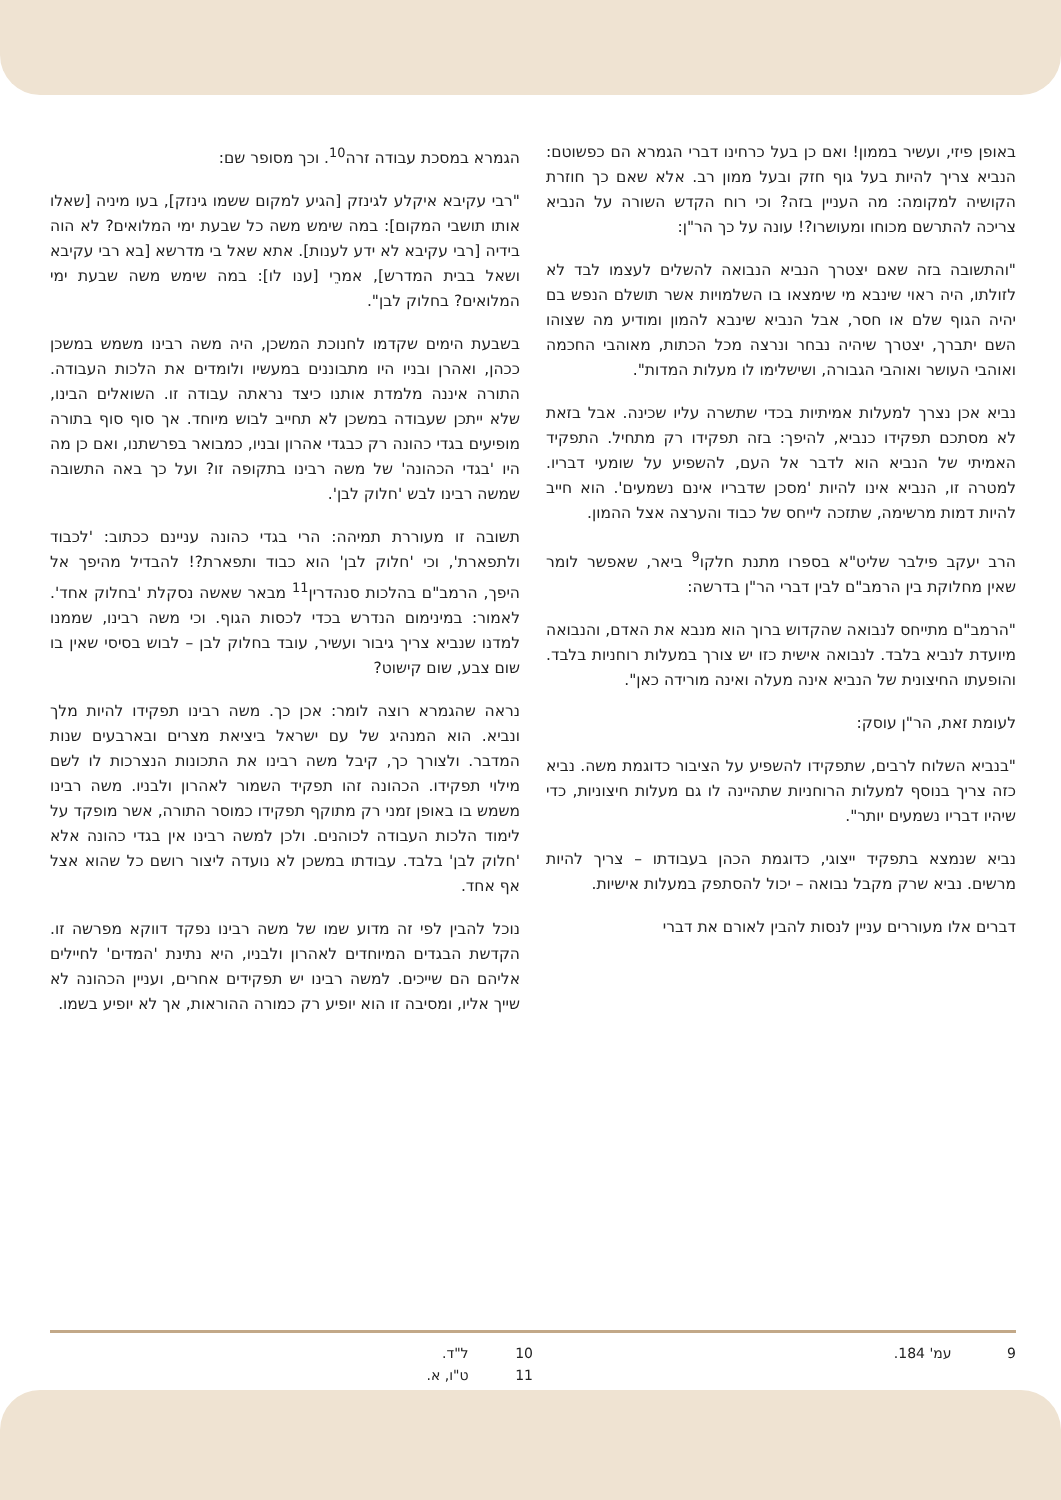באופן פיזי, ועשיר בממון! ואם כן בעל כרחינו דברי הגמרא הם כפשוטם: הנביא צריך להיות בעל גוף חזק ובעל ממון רב. אלא שאם כך חוזרת הקושיה למקומה: מה העניין בזה? וכי רוח הקדש השורה על הנביא צריכה להתרשם מכוחו ומעושרו?! עונה על כך הר"ן:
"והתשובה בזה שאם יצטרך הנביא הנבואה להשלים לעצמו לבד לא לזולתו, היה ראוי שינבא מי שימצאו בו השלמויות אשר תושלם הנפש בם יהיה הגוף שלם או חסר, אבל הנביא שינבא להמון ומודיע מה שצוהו השם יתברך, יצטרך שיהיה נבחר ונרצה מכל הכתות, מאוהבי החכמה ואוהבי העושר ואוהבי הגבורה, ושישלימו לו מעלות המדות".
נביא אכן נצרך למעלות אמיתיות בכדי שתשרה עליו שכינה. אבל בזאת לא מסתכם תפקידו כנביא, להיפך: בזה תפקידו רק מתחיל. התפקיד האמיתי של הנביא הוא לדבר אל העם, להשפיע על שומעי דבריו. למטרה זו, הנביא אינו להיות 'מסכן שדבריו אינם נשמעים'. הוא חייב להיות דמות מרשימה, שתזכה לייחס של כבוד והערצה אצל ההמון.
הרב יעקב פילבר שליט"א בספרו מתנת חלקו<sup>9</sup> ביאר, שאפשר לומר שאין מחלוקת בין הרמב"ם לבין דברי הר"ן בדרשה:
"הרמב"ם מתייחס לנבואה שהקדוש ברוך הוא מנבא את האדם, והנבואה מיועדת לנביא בלבד. לנבואה אישית כזו יש צורך במעלות רוחניות בלבד. והופעתו החיצונית של הנביא אינה מעלה ואינה מורידה כאן".
לעומת זאת, הר"ן עוסק:
"בנביא השלוח לרבים, שתפקידו להשפיע על הציבור כדוגמת משה. נביא כזה צריך בנוסף למעלות הרוחניות שתהיינה לו גם מעלות חיצוניות, כדי שיהיו דבריו נשמעים יותר".
נביא שנמצא בתפקיד ייצוגי, כדוגמת הכהן בעבודתו – צריך להיות מרשים. נביא שרק מקבל נבואה – יכול להסתפק במעלות אישיות.
דברים אלו מעוררים עניין לנסות להבין לאורם את דברי
הגמרא במסכת עבודה זרה<sup>10</sup>. וכך מסופר שם:
"רבי עקיבא איקלע לגינזק [הגיע למקום ששמו גינזק], בעו מיניה [שאלו אותו תושבי המקום]: במה שימש משה כל שבעת ימי המלואים? לא הוה בידיה [רבי עקיבא לא ידע לענות]. אתא שאל בי מדרשא [בא רבי עקיבא ושאל בבית המדרש], אמרֵי [ענו לו]: במה שימש משה שבעת ימי המלואים? בחלוק לבן".
בשבעת הימים שקדמו לחנוכת המשכן, היה משה רבינו משמש במשכן ככהן, ואהרן ובניו היו מתבוננים במעשיו ולומדים את הלכות העבודה. התורה איננה מלמדת אותנו כיצד נראתה עבודה זו. השואלים הבינו, שלא ייתכן שעבודה במשכן לא תחייב לבוש מיוחד. אך סוף סוף בתורה מופיעים בגדי כהונה רק כבגדי אהרון ובניו, כמבואר בפרשתנו, ואם כן מה היו 'בגדי הכהונה' של משה רבינו בתקופה זו? ועל כך באה התשובה שמשה רבינו לבש 'חלוק לבן'.
תשובה זו מעוררת תמיהה: הרי בגדי כהונה עניינם ככתוב: 'לכבוד ולתפארת', וכי 'חלוק לבן' הוא כבוד ותפארת?! להבדיל מהיפך אל היפך, הרמב"ם בהלכות סנהדרין<sup>11</sup> מבאר שאשה נסקלת 'בחלוק אחד'. לאמור: במינימום הנדרש בכדי לכסות הגוף. וכי משה רבינו, שממנו למדנו שנביא צריך גיבור ועשיר, עובד בחלוק לבן – לבוש בסיסי שאין בו שום צבע, שום קישוט?
נראה שהגמרא רוצה לומר: אכן כך. משה רבינו תפקידו להיות מלך ונביא. הוא המנהיג של עם ישראל ביציאת מצרים ובארבעים שנות המדבר. ולצורך כך, קיבל משה רבינו את התכונות הנצרכות לו לשם מילוי תפקידו. הכהונה זהו תפקיד השמור לאהרון ולבניו. משה רבינו משמש בו באופן זמני רק מתוקף תפקידו כמוסר התורה, אשר מופקד על לימוד הלכות העבודה לכוהנים. ולכן למשה רבינו אין בגדי כהונה אלא 'חלוק לבן' בלבד. עבודתו במשכן לא נועדה ליצור רושם כל שהוא אצל אף אחד.
נוכל להבין לפי זה מדוע שמו של משה רבינו נפקד דווקא מפרשה זו. הקדשת הבגדים המיוחדים לאהרון ולבניו, היא נתינת 'המדים' לחיילים אליהם הם שייכים. למשה רבינו יש תפקידים אחרים, ועניין הכהונה לא שייך אליו, ומסיבה זו הוא יופיע רק כמורה ההוראות, אך לא יופיע בשמו.
9 עמ' 184. 10 ל"ד.
11 ט"ו, א.